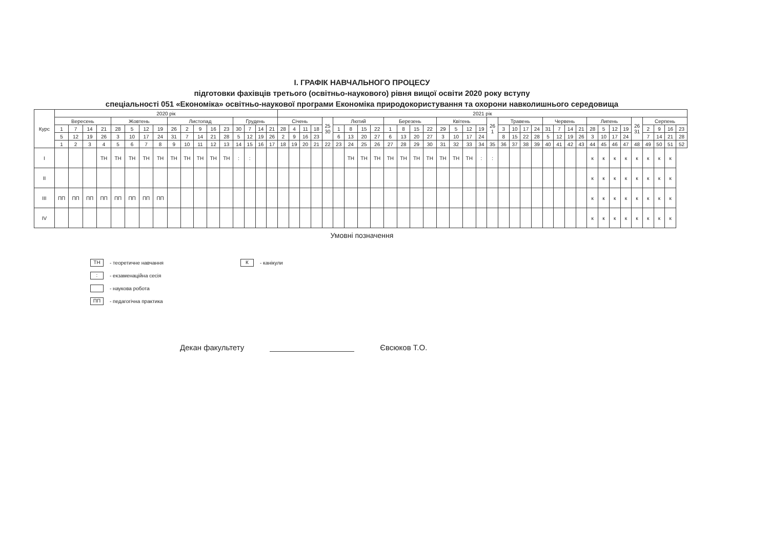І. ГРАФІК НАВЧАЛЬНОГО ПРОЦЕСУ
підготовки фахівців третього (освітньо-наукового) рівня вищої освіти 2020 року вступу
спеціальності 051 «Економіка» освітньо-наукової програми Економіка природокористування та охорони навколишнього середовища
| Курс | 2020 рік | | | | | | | | | | | | | | | | | 2021 рік | | | | | | | | | | | | | | | | | | | | | | | | | | | | | | | | | | |
| --- | --- | --- | --- | --- | --- | --- | --- | --- | --- | --- | --- | --- | --- | --- | --- | --- | --- | --- | --- | --- | --- | --- | --- | --- | --- | --- | --- | --- | --- | --- | --- | --- | --- | --- | --- | --- | --- | --- | --- | --- | --- | --- | --- | --- | --- | --- | --- | --- | --- | --- | --- | --- |
| | Вересень | | | | Жовтень | | | | Листопад | | | | | Грудень | | | | Січень | | | | 25 30 | Лютий | | | | Березень | | | | Квітень | | | | 26 1 | Травень | | | | Червень | | | | Липень | | | | 26 31 | Серпень | | | |
| | 1 | 7 | 14 | 21 | 28 | 5 | 12 | 19 | 26 | 2 | 9 | 16 | 23 | 30 | 7 | 14 | 21 | 28 | 4 | 11 | 18 | | 1 | 8 | 15 | 22 | 1 | 8 | 15 | 22 | 29 | 5 | 12 | 19 | | 3 | 10 | 17 | 24 | 31 | 7 | 14 | 21 | 28 | 5 | 12 | 19 | | 2 | 9 | 16 | 23 |
| | 5 | 12 | 19 | 26 | 3 | 10 | 17 | 24 | 31 | 7 | 14 | 21 | 28 | 5 | 12 | 19 | 26 | 2 | 9 | 16 | 23 | | 6 | 13 | 20 | 27 | 6 | 13 | 20 | 27 | 3 | 10 | 17 | 24 | | 8 | 15 | 22 | 28 | 5 | 12 | 19 | 26 | 3 | 10 | 17 | 24 | | 7 | 14 | 21 | 28 |
| | 1 | 2 | 3 | 4 | 5 | 6 | 7 | 8 | 9 | 10 | 11 | 12 | 13 | 14 | 15 | 16 | 17 | 18 | 19 | 20 | 21 | 22 | 23 | 24 | 25 | 26 | 27 | 28 | 29 | 30 | 31 | 32 | 33 | 34 | 35 | 36 | 37 | 38 | 39 | 40 | 41 | 42 | 43 | 44 | 45 | 46 | 47 | 48 | 49 | 50 | 51 | 52 |
| I | | | | ТН | ТН | ТН | ТН | ТН | ТН | ТН | ТН | ТН | ТН | : | : | | | | | | | | | ТН | ТН | ТН | ТН | ТН | ТН | ТН | ТН | ТН | ТН | : | : | | | | | | | | | к | к | к | к | к | к | к | к | |
| II | | | | | | | | | | | | | | | | | | | | | | | | | | | | | | | | | | | | | | | | | | | | к | к | к | к | к | к | к | к | |
| III | ПП | ПП | ПП | ПП | ПП | ПП | ПП | ПП | | | | | | | | | | | | | | | | | | | | | | | | | | | | | | | | | | | | к | к | к | к | к | к | к | к | |
| IV | | | | | | | | | | | | | | | | | | | | | | | | | | | | | | | | | | | | | | | | | | | | к | к | к | к | к | к | к | к | |
Умовні позначення
ТН - теоретичне навчання
: - екзаменаційна сесія
- наукова робота
ПП - педагогічна практика
К - канікули
Декан факультету Євсюков Т.О.